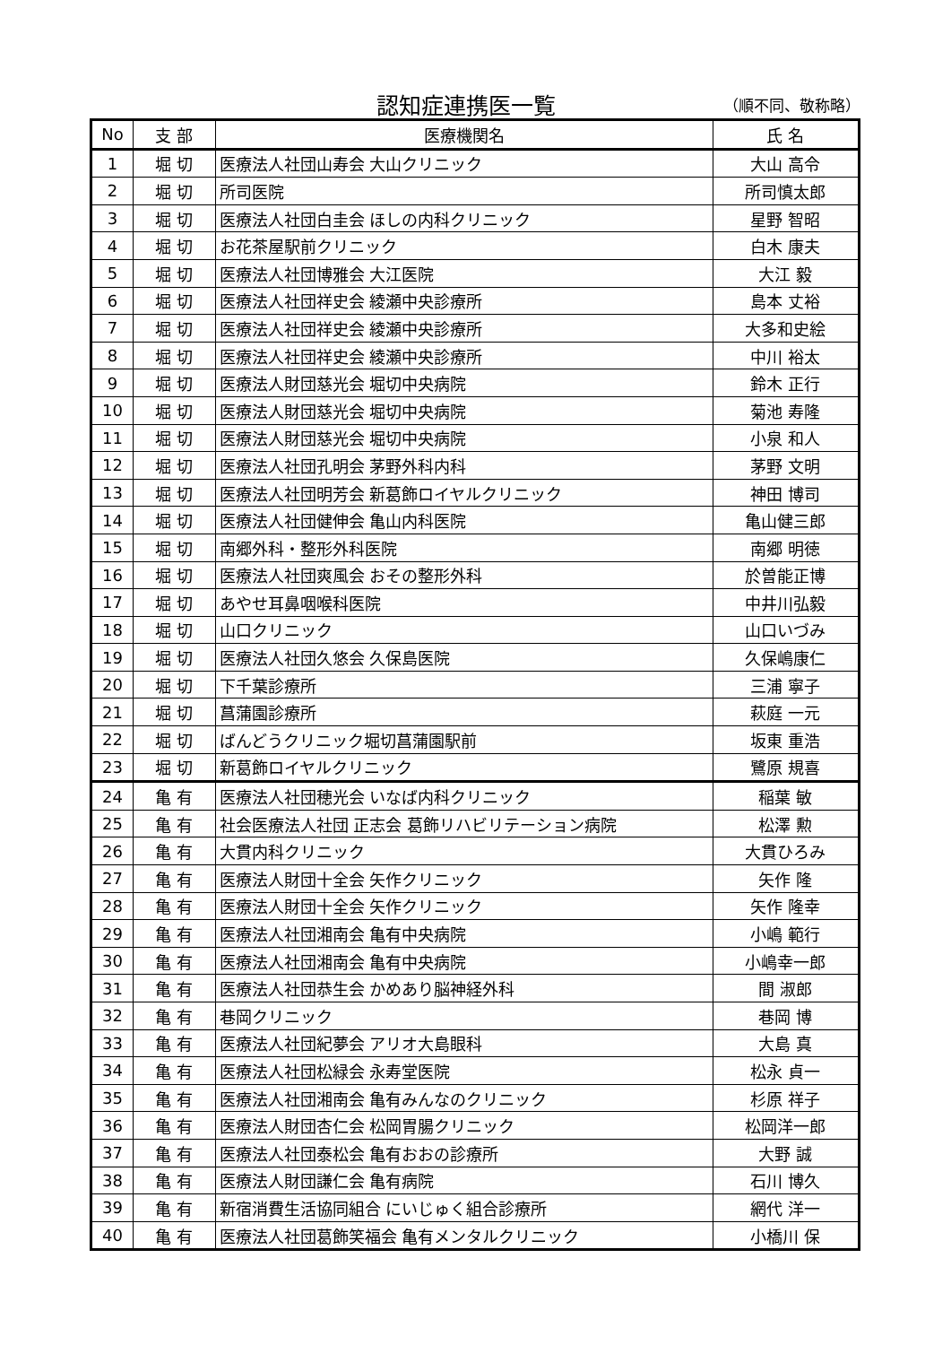認知症連携医一覧 （順不同、敬称略）
| No | 支 部 | 医療機関名 | 氏 名 |
| --- | --- | --- | --- |
| 1 | 堀 切 | 医療法人社団山寿会 大山クリニック | 大山 高令 |
| 2 | 堀 切 | 所司医院 | 所司慎太郎 |
| 3 | 堀 切 | 医療法人社団白圭会 ほしの内科クリニック | 星野 智昭 |
| 4 | 堀 切 | お花茶屋駅前クリニック | 白木 康夫 |
| 5 | 堀 切 | 医療法人社団博雅会 大江医院 | 大江 毅 |
| 6 | 堀 切 | 医療法人社団祥史会 綾瀬中央診療所 | 島本 丈裕 |
| 7 | 堀 切 | 医療法人社団祥史会 綾瀬中央診療所 | 大多和史絵 |
| 8 | 堀 切 | 医療法人社団祥史会 綾瀬中央診療所 | 中川 裕太 |
| 9 | 堀 切 | 医療法人財団慈光会 堀切中央病院 | 鈴木 正行 |
| 10 | 堀 切 | 医療法人財団慈光会 堀切中央病院 | 菊池 寿隆 |
| 11 | 堀 切 | 医療法人財団慈光会 堀切中央病院 | 小泉 和人 |
| 12 | 堀 切 | 医療法人社団孔明会 茅野外科内科 | 茅野 文明 |
| 13 | 堀 切 | 医療法人社団明芳会 新葛飾ロイヤルクリニック | 神田 博司 |
| 14 | 堀 切 | 医療法人社団健伸会 亀山内科医院 | 亀山健三郎 |
| 15 | 堀 切 | 南郷外科・整形外科医院 | 南郷 明徳 |
| 16 | 堀 切 | 医療法人社団爽風会 おその整形外科 | 於曽能正博 |
| 17 | 堀 切 | あやせ耳鼻咽喉科医院 | 中井川弘毅 |
| 18 | 堀 切 | 山口クリニック | 山口いづみ |
| 19 | 堀 切 | 医療法人社団久悠会 久保島医院 | 久保嶋康仁 |
| 20 | 堀 切 | 下千葉診療所 | 三浦 寧子 |
| 21 | 堀 切 | 菖蒲園診療所 | 萩庭 一元 |
| 22 | 堀 切 | ばんどうクリニック堀切菖蒲園駅前 | 坂東 重浩 |
| 23 | 堀 切 | 新葛飾ロイヤルクリニック | 鷺原 規喜 |
| 24 | 亀 有 | 医療法人社団穂光会 いなば内科クリニック | 稲葉 敏 |
| 25 | 亀 有 | 社会医療法人社団 正志会 葛飾リハビリテーション病院 | 松澤 勲 |
| 26 | 亀 有 | 大貫内科クリニック | 大貫ひろみ |
| 27 | 亀 有 | 医療法人財団十全会 矢作クリニック | 矢作 隆 |
| 28 | 亀 有 | 医療法人財団十全会 矢作クリニック | 矢作 隆幸 |
| 29 | 亀 有 | 医療法人社団湘南会 亀有中央病院 | 小嶋 範行 |
| 30 | 亀 有 | 医療法人社団湘南会 亀有中央病院 | 小嶋幸一郎 |
| 31 | 亀 有 | 医療法人社団恭生会 かめあり脳神経外科 | 間 淑郎 |
| 32 | 亀 有 | 巷岡クリニック | 巷岡 博 |
| 33 | 亀 有 | 医療法人社団紀夢会 アリオ大島眼科 | 大島 真 |
| 34 | 亀 有 | 医療法人社団松緑会 永寿堂医院 | 松永 貞一 |
| 35 | 亀 有 | 医療法人社団湘南会 亀有みんなのクリニック | 杉原 祥子 |
| 36 | 亀 有 | 医療法人財団杏仁会 松岡胃腸クリニック | 松岡洋一郎 |
| 37 | 亀 有 | 医療法人社団泰松会 亀有おおの診療所 | 大野 誠 |
| 38 | 亀 有 | 医療法人財団謙仁会 亀有病院 | 石川 博久 |
| 39 | 亀 有 | 新宿消費生活協同組合 にいじゅく組合診療所 | 網代 洋一 |
| 40 | 亀 有 | 医療法人社団葛飾笑福会 亀有メンタルクリニック | 小橋川 保 |